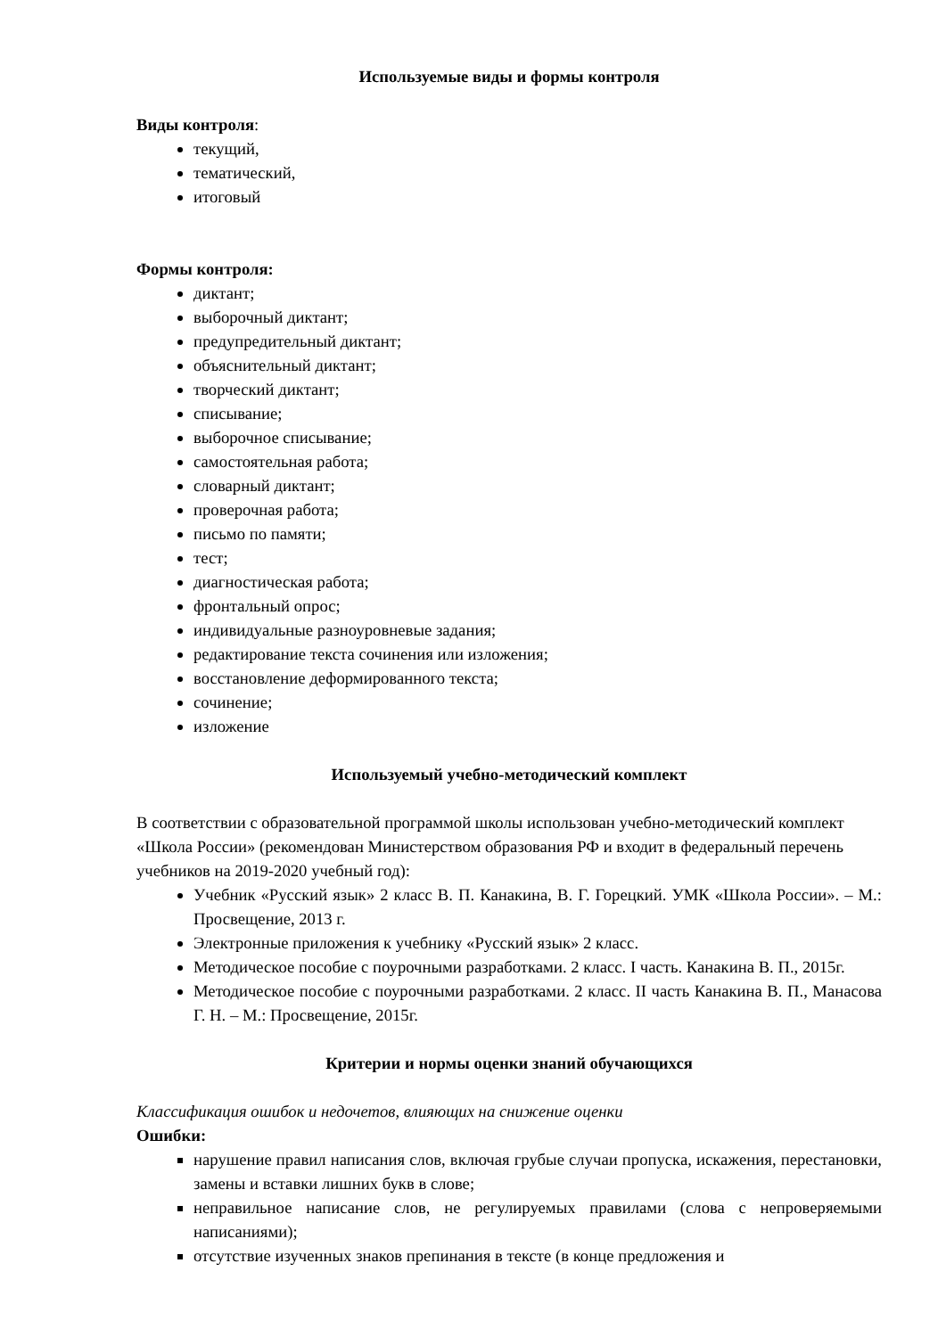Используемые виды и формы контроля
Виды контроля:
текущий,
тематический,
итоговый
Формы контроля:
диктант;
выборочный диктант;
предупредительный диктант;
объяснительный диктант;
творческий диктант;
списывание;
выборочное списывание;
самостоятельная работа;
словарный диктант;
проверочная работа;
письмо по памяти;
тест;
диагностическая работа;
фронтальный опрос;
индивидуальные разноуровневые задания;
редактирование текста сочинения или изложения;
восстановление деформированного текста;
сочинение;
изложение
Используемый учебно-методический комплект
В соответствии с образовательной программой школы использован учебно-методический комплект «Школа России» (рекомендован Министерством образования РФ и входит в федеральный перечень учебников на 2019-2020 учебный год):
Учебник «Русский язык» 2 класс В. П. Канакина, В. Г. Горецкий. УМК «Школа России». – М.: Просвещение, 2013 г.
Электронные приложения к учебнику «Русский язык» 2 класс.
Методическое пособие с поурочными разработками. 2 класс. I часть. Канакина В. П., 2015г.
Методическое пособие с поурочными разработками. 2 класс. II часть Канакина В. П., Манасова Г. Н. – М.: Просвещение, 2015г.
Критерии и нормы оценки знаний обучающихся
Классификация ошибок и недочетов, влияющих на снижение оценки
Ошибки:
нарушение правил написания слов, включая грубые случаи пропуска, искажения, перестановки, замены и вставки лишних букв в слове;
неправильное написание слов, не регулируемых правилами (слова с непроверяемыми написаниями);
отсутствие изученных знаков препинания в тексте (в конце предложения и